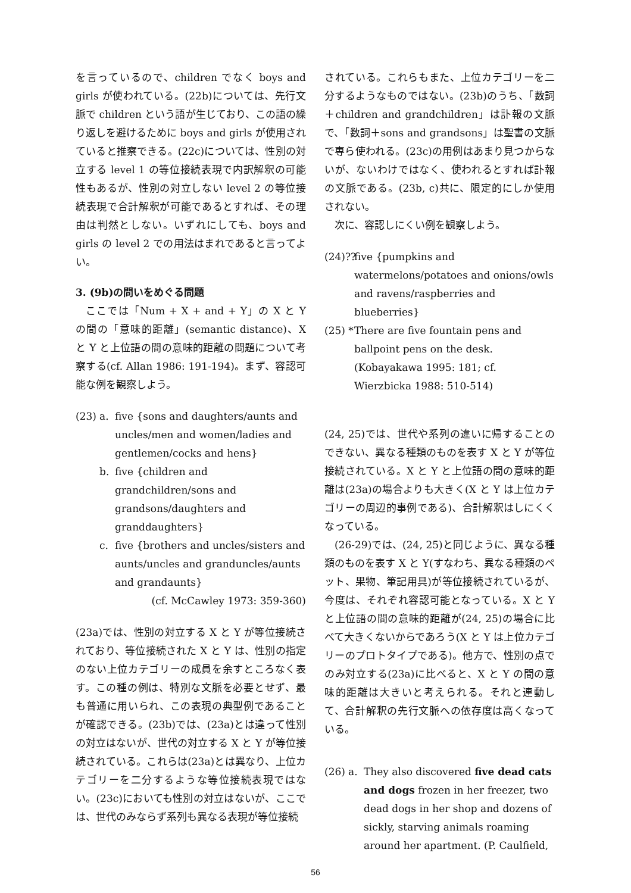を言っているので、children でなく boys and girls が使われている。(22b)については、先行文脈で children という語が生じており、この語の繰り返しを避けるために boys and girls が使用されていると推察できる。(22c)については、性別の対立する level 1 の等位接続表現で内訳解釈の可能性もあるが、性別の対立しない level 2 の等位接続表現で合計解釈が可能であるとすれば、その理由は判然としない。いずれにしても、boys and girls の level 2 での用法はまれであると言ってよい。
3. (9b)の問いをめぐる問題
ここでは「Num + X + and + Y」の X と Y の間の「意味的距離」(semantic distance)、X と Y と上位語の間の意味的距離の問題について考察する(cf. Allan 1986: 191-194)。まず、容認可能な例を観察しよう。
(23) a. five {sons and daughters/aunts and uncles/men and women/ladies and gentlemen/cocks and hens}
b. five {children and grandchildren/sons and grandsons/daughters and granddaughters}
c. five {brothers and uncles/sisters and aunts/uncles and granduncles/aunts and grandaunts}
(cf. McCawley 1973: 359-360)
(23a)では、性別の対立する X と Y が等位接続されており、等位接続された X と Y は、性別の指定のない上位カテゴリーの成員を余すところなく表す。この種の例は、特別な文脈を必要とせず、最も普通に用いられ、この表現の典型例であることが確認できる。(23b)では、(23a)とは違って性別の対立はないが、世代の対立する X と Y が等位接続されている。これらは(23a)とは異なり、上位カテゴリーを二分するような等位接続表現ではない。(23c)においても性別の対立はないが、ここでは、世代のみならず系列も異なる表現が等位接続
されている。これらもまた、上位カテゴリーを二分するようなものではない。(23b)のうち、「数詞＋children and grandchildren」は訃報の文脈で、「数詞＋sons and grandsons」は聖書の文脈で専ら使われる。(23c)の用例はあまり見つからないが、ないわけではなく、使われるとすれば訃報の文脈である。(23b, c)共に、限定的にしか使用されない。
次に、容認しにくい例を観察しよう。
(24)?? five {pumpkins and watermelons/potatoes and onions/owls and ravens/raspberries and blueberries}
(25) * There are five fountain pens and ballpoint pens on the desk. (Kobayakawa 1995: 181; cf. Wierzbicka 1988: 510-514)
(24, 25)では、世代や系列の違いに帰することのできない、異なる種類のものを表す X と Y が等位接続されている。X と Y と上位語の間の意味的距離は(23a)の場合よりも大きく(X と Y は上位カテゴリーの周辺的事例である)、合計解釈はしにくくなっている。
(26-29)では、(24, 25)と同じように、異なる種類のものを表す X と Y(すなわち、異なる種類のペット、果物、筆記用具)が等位接続されているが、今度は、それぞれ容認可能となっている。X と Y と上位語の間の意味的距離が(24, 25)の場合に比べて大きくないからであろう(X と Y は上位カテゴリーのプロトタイプである)。他方で、性別の点でのみ対立する(23a)に比べると、X と Y の間の意味的距離は大きいと考えられる。それと連動して、合計解釈の先行文脈への依存度は高くなっている。
(26) a. They also discovered five dead cats and dogs frozen in her freezer, two dead dogs in her shop and dozens of sickly, starving animals roaming around her apartment. (P. Caulfield,
56